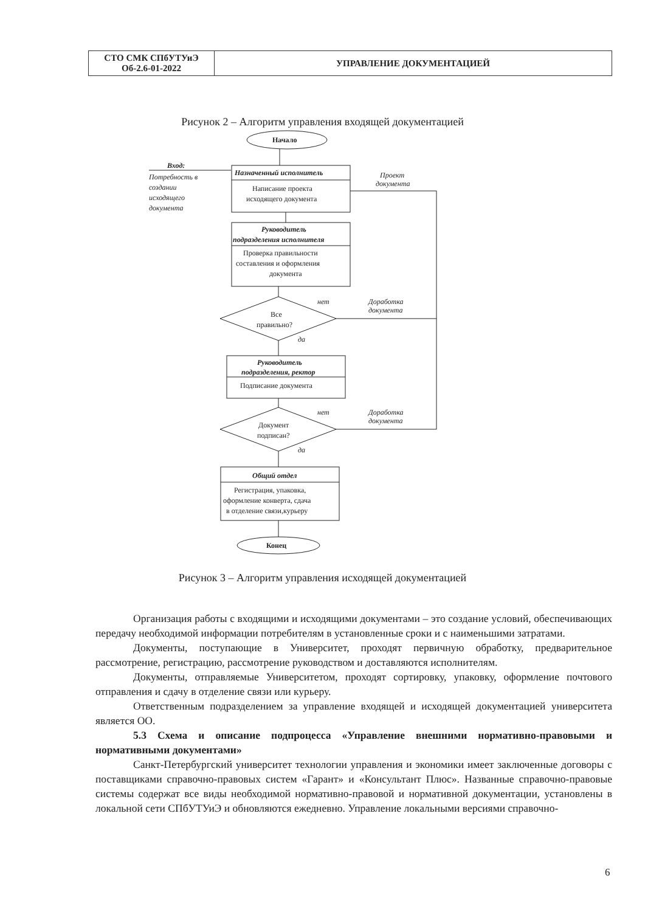| СТО СМК СПбУТУиЭ Об-2.6-01-2022 | УПРАВЛЕНИЕ ДОКУМЕНТАЦИЕЙ |
Рисунок 2 – Алгоритм управления входящей документацией
Начало
Вход:
Потребность в
создании
исходящего
документа
Назначенный исполнитель
Написание проекта
исходящего документа
Проект
документа
Руководитель
подразделения исполнителя
Проверка правильности
составления и оформления
документа
Все
правильно?
нет
да
Доработка
документа
Руководитель
подразделения, ректор
Подписание документа
Документ
подписан?
нет
да
Доработка
документа
Общий отдел
Регистрация, упаковка,
оформление конверта, сдача
в отделение связи,курьеру
Конец
Рисунок 3 – Алгоритм управления исходящей документацией
Организация работы с входящими и исходящими документами – это создание условий, обеспечивающих передачу необходимой информации потребителям в установленные сроки и с наименьшими затратами.
Документы, поступающие в Университет, проходят первичную обработку, предварительное рассмотрение, регистрацию, рассмотрение руководством и доставляются исполнителям.
Документы, отправляемые Университетом, проходят сортировку, упаковку, оформление почтового отправления и сдачу в отделение связи или курьеру.
Ответственным подразделением за управление входящей и исходящей документацией университета является ОО.
5.3 Схема и описание подпроцесса «Управление внешними нормативно-правовыми и нормативными документами»
Санкт-Петербургский университет технологии управления и экономики имеет заключенные договоры с поставщиками справочно-правовых систем «Гарант» и «Консультант Плюс». Названные справочно-правовые системы содержат все виды необходимой нормативно-правовой и нормативной документации, установлены в локальной сети СПбУТУиЭ и обновляются ежедневно. Управление локальными версиями справочно-
6